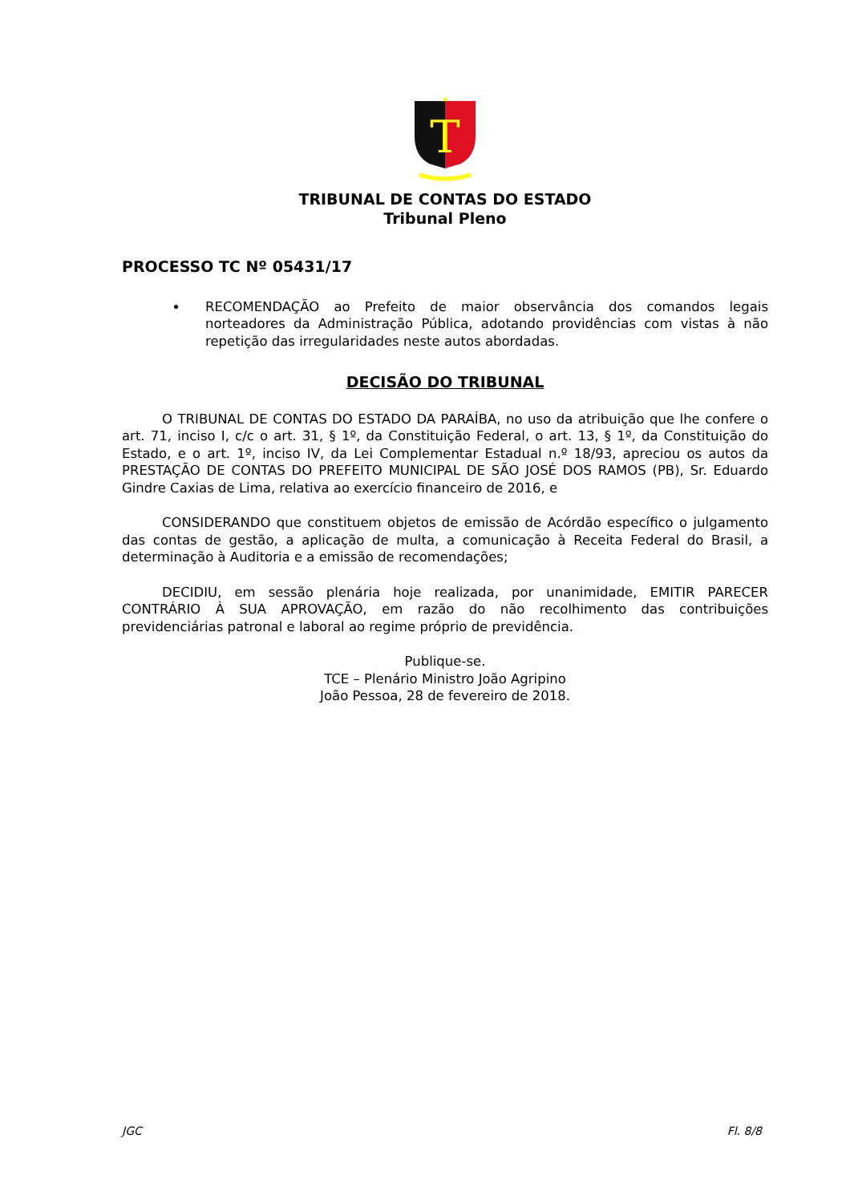T
TRIBUNAL DE CONTAS DO ESTADO
Tribunal Pleno
PROCESSO TC Nº 05431/17
RECOMENDAÇÃO ao Prefeito de maior observância dos comandos legais norteadores da Administração Pública, adotando providências com vistas à não repetição das irregularidades neste autos abordadas.
DECISÃO DO TRIBUNAL
O TRIBUNAL DE CONTAS DO ESTADO DA PARAÍBA, no uso da atribuição que lhe confere o art. 71, inciso I, c/c o art. 31, § 1º, da Constituição Federal, o art. 13, § 1º, da Constituição do Estado, e o art. 1º, inciso IV, da Lei Complementar Estadual n.º 18/93, apreciou os autos da PRESTAÇÃO DE CONTAS DO PREFEITO MUNICIPAL DE SÃO JOSÉ DOS RAMOS (PB), Sr. Eduardo Gindre Caxias de Lima, relativa ao exercício financeiro de 2016, e
CONSIDERANDO que constituem objetos de emissão de Acórdão específico o julgamento das contas de gestão, a aplicação de multa, a comunicação à Receita Federal do Brasil, a determinação à Auditoria e a emissão de recomendações;
DECIDIU, em sessão plenária hoje realizada, por unanimidade, EMITIR PARECER CONTRÁRIO À SUA APROVAÇÃO, em razão do não recolhimento das contribuições previdenciárias patronal e laboral ao regime próprio de previdência.
Publique-se.
TCE – Plenário Ministro João Agripino
João Pessoa, 28 de fevereiro de 2018.
JGC Fl. 8/8